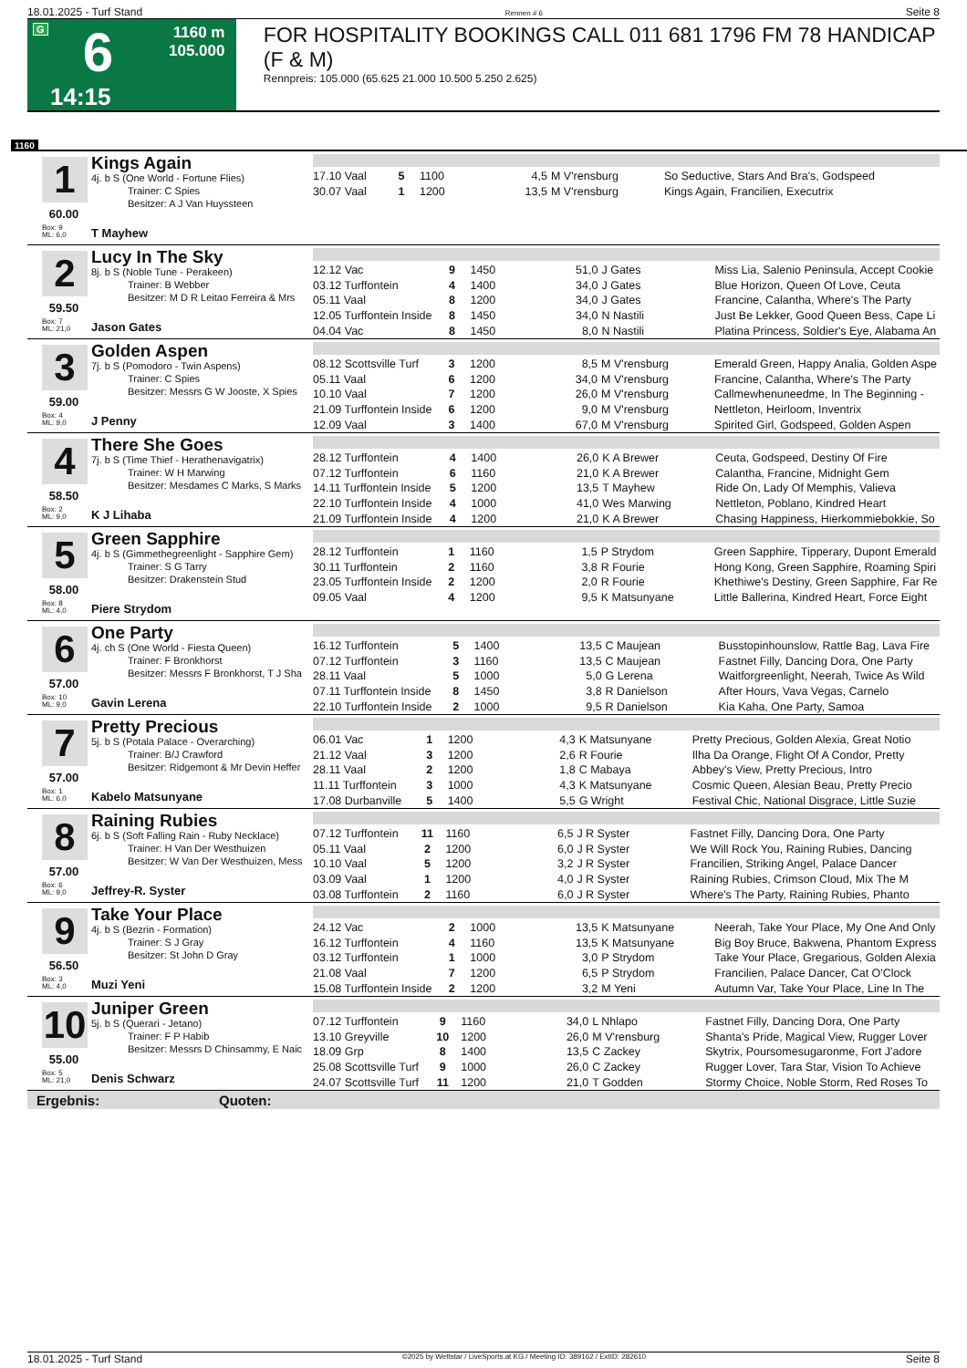18.01.2025 - Turf Stand Rennen # 6 Seite 8
G
6
1160 m
105.000
14:15
FOR HOSPITALITY BOOKINGS CALL 011 681 1796 FM 78 HANDICAP (F & M)
Rennpreis: 105.000 (65.625 21.000 10.500 5.250 2.625)
1160
1 Kings Again
4j. b S (One World - Fortune Flies)
Trainer: C Spies
Besitzer: A J Van Huyssteen
60.00
Box: 9
ML: 6,0
T Mayhew
| 17.10 Vaal | 5 | 1100 | 4,5 | M V'rensburg | So Seductive, Stars And Bra's, Godspeed |
| 30.07 Vaal | 1 | 1200 | 13,5 | M V'rensburg | Kings Again, Francilien, Executrix |
2 Lucy In The Sky
8j. b S (Noble Tune - Perakeen)
Trainer: B Webber
Besitzer: M D R Leitao Ferreira & Mrs
59.50
Box: 7
ML: 21,0
Jason Gates
| 12.12 Vac | 9 | 1450 | 51,0 | J Gates | Miss Lia, Salenio Peninsula, Accept Cookie |
| 03.12 Turffontein | 4 | 1400 | 34,0 | J Gates | Blue Horizon, Queen Of Love, Ceuta |
| 05.11 Vaal | 8 | 1200 | 34,0 | J Gates | Francine, Calantha, Where's The Party |
| 12.05 Turffontein Inside | 8 | 1450 | 34,0 | N Nastili | Just Be Lekker, Good Queen Bess, Cape Li |
| 04.04 Vac | 8 | 1450 | 8,0 | N Nastili | Platina Princess, Soldier's Eye, Alabama An |
3 Golden Aspen
7j. b S (Pomodoro - Twin Aspens)
Trainer: C Spies
Besitzer: Messrs G W Jooste, X Spies
59.00
Box: 4
ML: 9,0
J Penny
| 08.12 Scottsville Turf | 3 | 1200 | 8,5 | M V'rensburg | Emerald Green, Happy Analia, Golden Aspe |
| 05.11 Vaal | 6 | 1200 | 34,0 | M V'rensburg | Francine, Calantha, Where's The Party |
| 10.10 Vaal | 7 | 1200 | 26,0 | M V'rensburg | Callmewhenuneedme, In The Beginning - |
| 21.09 Turffontein Inside | 6 | 1200 | 9,0 | M V'rensburg | Nettleton, Heirloom, Inventrix |
| 12.09 Vaal | 3 | 1400 | 67,0 | M V'rensburg | Spirited Girl, Godspeed, Golden Aspen |
4 There She Goes
7j. b S (Time Thief - Herathenavigatrix)
Trainer: W H Marwing
Besitzer: Mesdames C Marks, S Marks
58.50
Box: 2
ML: 9,0
K J Lihaba
| 28.12 Turffontein | 4 | 1400 | 26,0 | K A Brewer | Ceuta, Godspeed, Destiny Of Fire |
| 07.12 Turffontein | 6 | 1160 | 21,0 | K A Brewer | Calantha, Francine, Midnight Gem |
| 14.11 Turffontein Inside | 5 | 1200 | 13,5 | T Mayhew | Ride On, Lady Of Memphis, Valieva |
| 22.10 Turffontein Inside | 4 | 1000 | 41,0 | Wes Marwing | Nettleton, Poblano, Kindred Heart |
| 21.09 Turffontein Inside | 4 | 1200 | 21,0 | K A Brewer | Chasing Happiness, Hierkommiebokkie, So |
5 Green Sapphire
4j. b S (Gimmethegreenlight - Sapphire Gem)
Trainer: S G Tarry
Besitzer: Drakenstein Stud
58.00
Box: 8
ML: 4,0
Piere Strydom
| 28.12 Turffontein | 1 | 1160 | 1,5 | P Strydom | Green Sapphire, Tipperary, Dupont Emerald |
| 30.11 Turffontein | 2 | 1160 | 3,8 | R Fourie | Hong Kong, Green Sapphire, Roaming Spiri |
| 23.05 Turffontein Inside | 2 | 1200 | 2,0 | R Fourie | Khethiwe's Destiny, Green Sapphire, Far Re |
| 09.05 Vaal | 4 | 1200 | 9,5 | K Matsunyane | Little Ballerina, Kindred Heart, Force Eight |
6 One Party
4j. ch S (One World - Fiesta Queen)
Trainer: F Bronkhorst
Besitzer: Messrs F Bronkhorst, T J Sha
57.00
Box: 10
ML: 9,0
Gavin Lerena
| 16.12 Turffontein | 5 | 1400 | 13,5 | C Maujean | Busstopinhounslow, Rattle Bag, Lava Fire |
| 07.12 Turffontein | 3 | 1160 | 13,5 | C Maujean | Fastnet Filly, Dancing Dora, One Party |
| 28.11 Vaal | 5 | 1000 | 5,0 | G Lerena | Waitforgreenlight, Neerah, Twice As Wild |
| 07.11 Turffontein Inside | 8 | 1450 | 3,8 | R Danielson | After Hours, Vava Vegas, Carnelo |
| 22.10 Turffontein Inside | 2 | 1000 | 9,5 | R Danielson | Kia Kaha, One Party, Samoa |
7 Pretty Precious
5j. b S (Potala Palace - Overarching)
Trainer: B/J Crawford
Besitzer: Ridgemont & Mr Devin Heffer
57.00
Box: 1
ML: 6,0
Kabelo Matsunyane
| 06.01 Vac | 1 | 1200 | 4,3 | K Matsunyane | Pretty Precious, Golden Alexia, Great Notio |
| 21.12 Vaal | 3 | 1200 | 2,6 | R Fourie | Ilha Da Orange, Flight Of A Condor, Pretty |
| 28.11 Vaal | 2 | 1200 | 1,8 | C Mabaya | Abbey's View, Pretty Precious, Intro |
| 11.11 Turffontein | 3 | 1000 | 4,3 | K Matsunyane | Cosmic Queen, Alesian Beau, Pretty Precio |
| 17.08 Durbanville | 5 | 1400 | 5,5 | G Wright | Festival Chic, National Disgrace, Little Suzie |
8 Raining Rubies
6j. b S (Soft Falling Rain - Ruby Necklace)
Trainer: H Van Der Westhuizen
Besitzer: W Van Der Westhuizen, Mess
57.00
Box: 6
ML: 9,0
Jeffrey-R. Syster
| 07.12 Turffontein | 11 | 1160 | 6,5 | J R Syster | Fastnet Filly, Dancing Dora, One Party |
| 05.11 Vaal | 2 | 1200 | 6,0 | J R Syster | We Will Rock You, Raining Rubies, Dancing |
| 10.10 Vaal | 5 | 1200 | 3,2 | J R Syster | Francilien, Striking Angel, Palace Dancer |
| 03.09 Vaal | 1 | 1200 | 4,0 | J R Syster | Raining Rubies, Crimson Cloud, Mix The M |
| 03.08 Turffontein | 2 | 1160 | 6,0 | J R Syster | Where's The Party, Raining Rubies, Phanto |
9 Take Your Place
4j. b S (Bezrin - Formation)
Trainer: S J Gray
Besitzer: St John D Gray
56.50
Box: 3
ML: 4,0
Muzi Yeni
| 24.12 Vac | 2 | 1000 | 13,5 | K Matsunyane | Neerah, Take Your Place, My One And Only |
| 16.12 Turffontein | 4 | 1160 | 13,5 | K Matsunyane | Big Boy Bruce, Bakwena, Phantom Express |
| 03.12 Turffontein | 1 | 1000 | 3,0 | P Strydom | Take Your Place, Gregarious, Golden Alexia |
| 21.08 Vaal | 7 | 1200 | 6,5 | P Strydom | Francilien, Palace Dancer, Cat O'Clock |
| 15.08 Turffontein Inside | 2 | 1200 | 3,2 | M Yeni | Autumn Var, Take Your Place, Line In The |
10
Juniper Green
5j. b S (Querari - Jetano)
Trainer: F P Habib
Besitzer: Messrs D Chinsammy, E Naic
55.00
Box: 5
ML: 21,0
Denis Schwarz
| 07.12 Turffontein | 9 | 1160 | 34,0 | L Nhlapo | Fastnet Filly, Dancing Dora, One Party |
| 13.10 Greyville | 10 | 1200 | 26,0 | M V'rensburg | Shanta's Pride, Magical View, Rugger Lover |
| 18.09 Grp | 8 | 1400 | 13,5 | C Zackey | Skytrix, Poursomesugaronme, Fort J'adore |
| 25.08 Scottsville Turf | 9 | 1000 | 26,0 | C Zackey | Rugger Lover, Tara Star, Vision To Achieve |
| 24.07 Scottsville Turf | 11 | 1200 | 21,0 | T Godden | Stormy Choice, Noble Storm, Red Roses To |
Ergebnis: Quoten:
18.01.2025 - Turf Stand ©2025 by Wettstar / LiveSports.at KG / Meeting ID: 389162 / ExtID: 282610 Seite 8